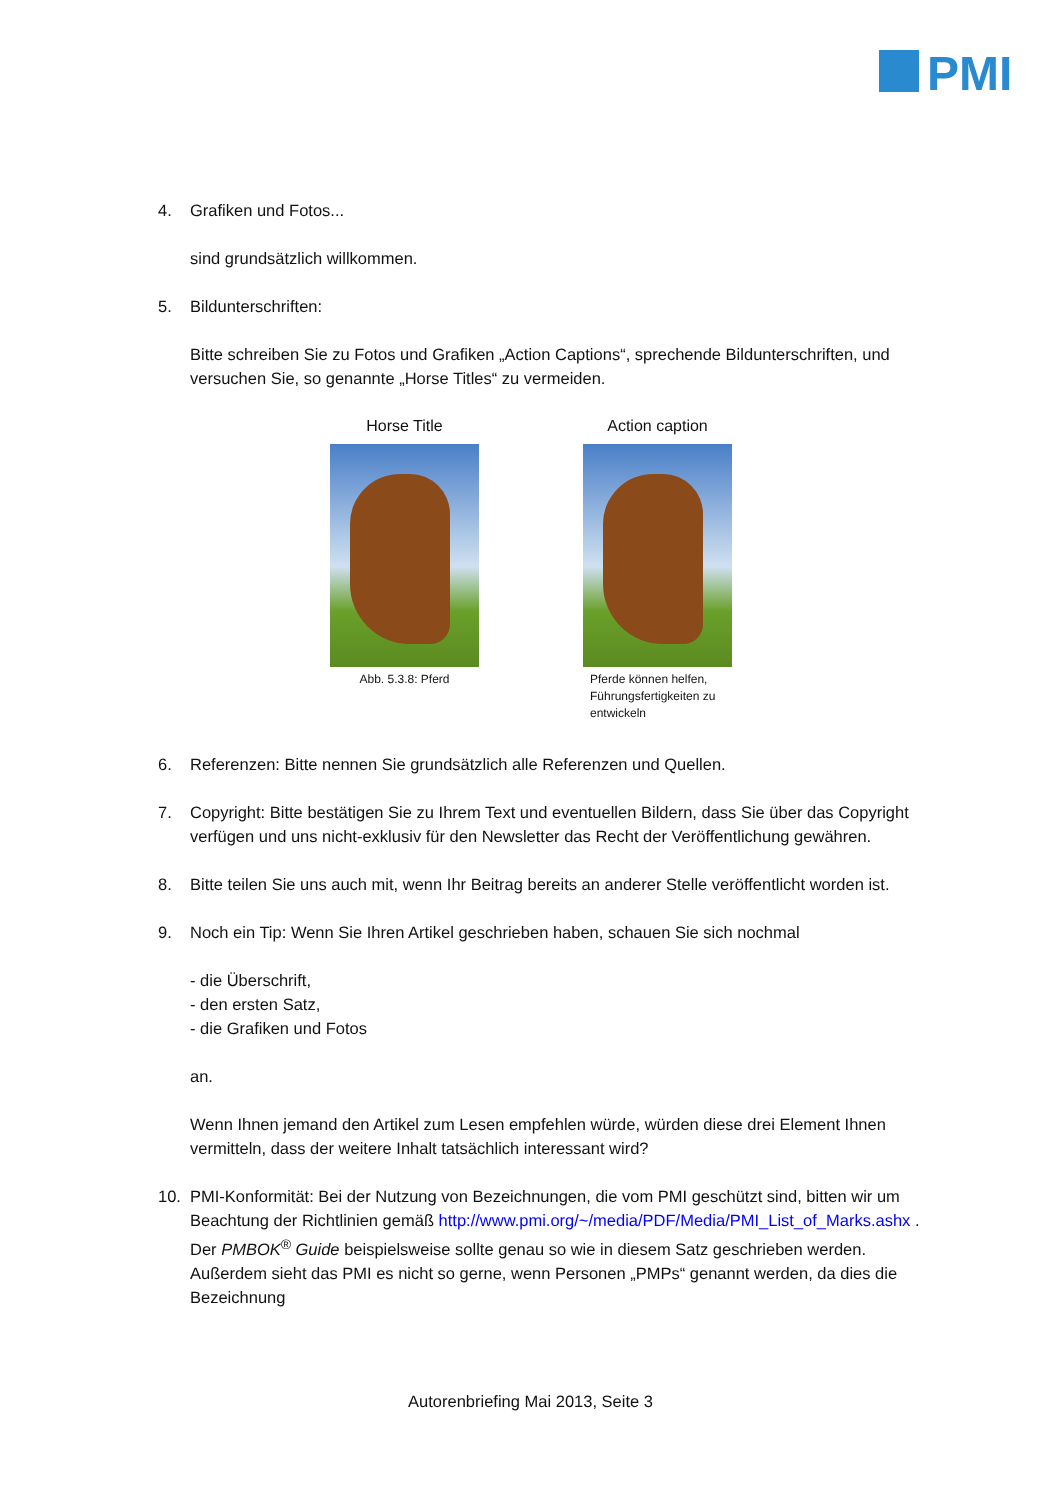PMI
4. Grafiken und Fotos...
sind grundsätzlich willkommen.
5. Bildunterschriften:
Bitte schreiben Sie zu Fotos und Grafiken „Action Captions“, sprechende Bildunterschriften, und versuchen Sie, so genannte „Horse Titles“ zu vermeiden.
Horse Title
Abb. 5.3.8: Pferd
Action caption
Pferde können helfen, Führungsfertigkeiten zu entwickeln
6. Referenzen: Bitte nennen Sie grundsätzlich alle Referenzen und Quellen.
7. Copyright: Bitte bestätigen Sie zu Ihrem Text und eventuellen Bildern, dass Sie über das Copyright verfügen und uns nicht-exklusiv für den Newsletter das Recht der Veröffentlichung gewähren.
8. Bitte teilen Sie uns auch mit, wenn Ihr Beitrag bereits an anderer Stelle veröffentlicht worden ist.
9. Noch ein Tip: Wenn Sie Ihren Artikel geschrieben haben, schauen Sie sich nochmal
- die Überschrift,
- den ersten Satz,
- die Grafiken und Fotos
an.
Wenn Ihnen jemand den Artikel zum Lesen empfehlen würde, würden diese drei Element Ihnen vermitteln, dass der weitere Inhalt tatsächlich interessant wird?
10. PMI-Konformität: Bei der Nutzung von Bezeichnungen, die vom PMI geschützt sind, bitten wir um Beachtung der Richtlinien gemäß http://www.pmi.org/~/media/PDF/Media/PMI_List_of_Marks.ashx . Der PMBOK<sup>®</sup> Guide beispielsweise sollte genau so wie in diesem Satz geschrieben werden. Außerdem sieht das PMI es nicht so gerne, wenn Personen „PMPs“ genannt werden, da dies die Bezeichnung
Autorenbriefing Mai 2013, Seite 3